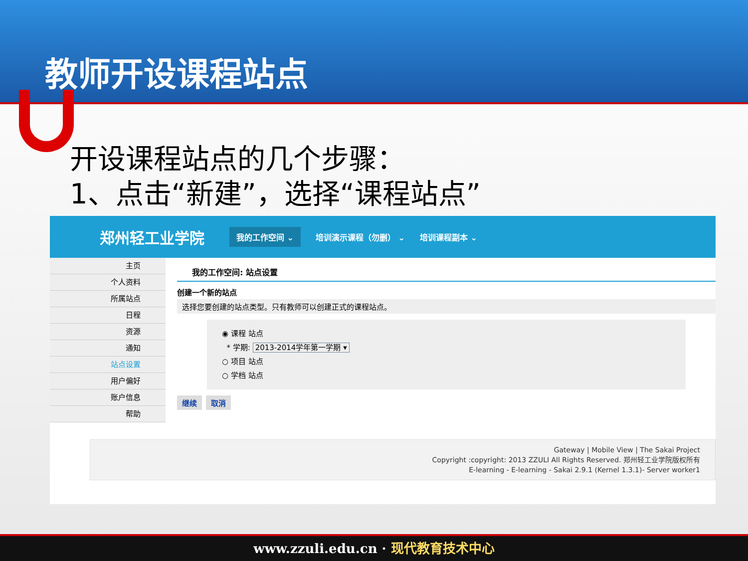教师开设课程站点
开设课程站点的几个步骤：
1、点击“新建”，选择“课程站点”
郑州轻工业学院 我的工作空间 ⌄ 培训演示课程（勿删） ⌄ 培训课程副本 ⌄
主页
个人资料
所属站点
日程
资源
通知
站点设置
用户偏好
账户信息
帮助
我的工作空间: 站点设置
创建一个新的站点
选择您要创建的站点类型。只有教师可以创建正式的课程站点。
◉ 课程 站点
* 学期: 2013-2014学年第一学期 ▾
○ 项目 站点
○ 学档 站点
继续 取消
Gateway | Mobile View | The Sakai Project
Copyright :copyright: 2013 ZZULI All Rights Reserved. 郑州轻工业学院版权所有
E-learning - E-learning - Sakai 2.9.1 (Kernel 1.3.1)- Server worker1
www.zzuli.edu.cn · 现代教育技术中心